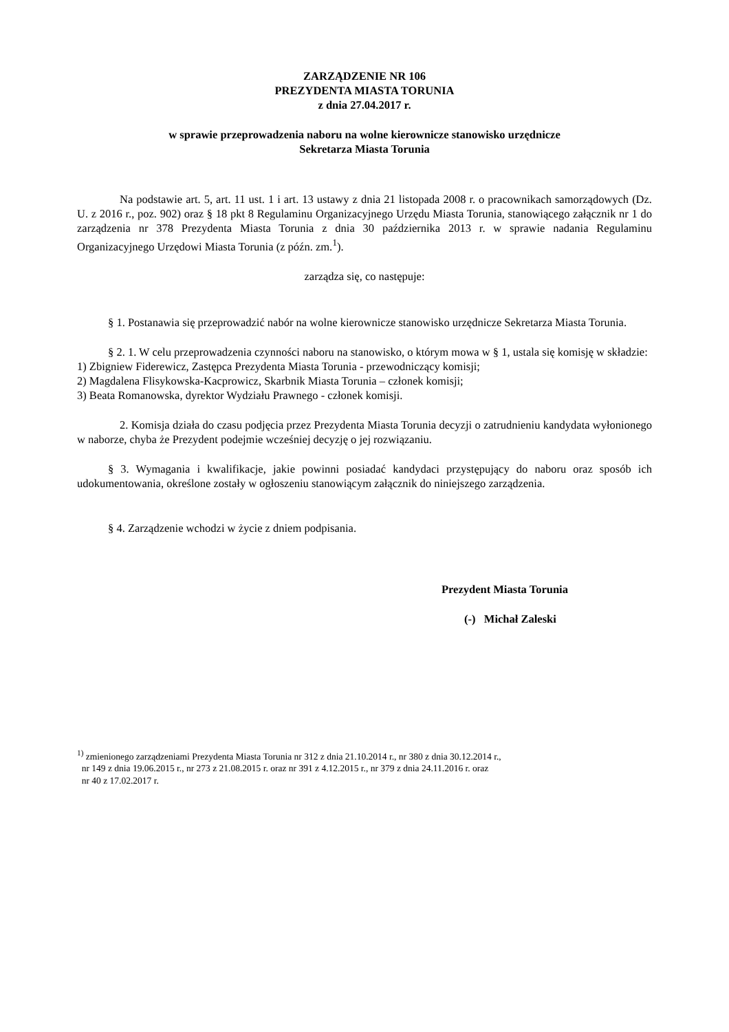ZARZĄDZENIE NR 106
PREZYDENTA MIASTA TORUNIA
z dnia 27.04.2017 r.
w sprawie przeprowadzenia naboru na wolne kierownicze stanowisko urzędnicze
Sekretarza Miasta Torunia
Na podstawie art. 5, art. 11 ust. 1 i art. 13 ustawy z dnia 21 listopada 2008 r. o pracownikach samorządowych (Dz. U. z 2016 r., poz. 902) oraz § 18 pkt 8 Regulaminu Organizacyjnego Urzędu Miasta Torunia, stanowiącego załącznik nr 1 do zarządzenia nr 378 Prezydenta Miasta Torunia z dnia 30 października 2013 r. w sprawie nadania Regulaminu Organizacyjnego Urzędowi Miasta Torunia (z późn. zm.<sup>1</sup>).
zarządza się, co następuje:
§ 1. Postanawia się przeprowadzić nabór na wolne kierownicze stanowisko urzędnicze Sekretarza Miasta Torunia.
§ 2. 1. W celu przeprowadzenia czynności naboru na stanowisko, o którym mowa w § 1, ustala się komisję w składzie:
1) Zbigniew Fiderewicz, Zastępca Prezydenta Miasta Torunia - przewodniczący komisji;
2) Magdalena Flisykowska-Kacprowicz, Skarbnik Miasta Torunia – członek komisji;
3) Beata Romanowska, dyrektor Wydziału Prawnego - członek komisji.
2. Komisja działa do czasu podjęcia przez Prezydenta Miasta Torunia decyzji o zatrudnieniu kandydata wyłonionego w naborze, chyba że Prezydent podejmie wcześniej decyzję o jej rozwiązaniu.
§ 3. Wymagania i kwalifikacje, jakie powinni posiadać kandydaci przystępujący do naboru oraz sposób ich udokumentowania, określone zostały w ogłoszeniu stanowiącym załącznik do niniejszego zarządzenia.
§ 4. Zarządzenie wchodzi w życie z dniem podpisania.
Prezydent Miasta Torunia
(-) Michał Zaleski
<sup>1)</sup> zmienionego zarządzeniami Prezydenta Miasta Torunia nr 312 z dnia 21.10.2014 r., nr 380 z dnia 30.12.2014 r.,
nr 149 z dnia 19.06.2015 r., nr 273 z 21.08.2015 r. oraz nr 391 z 4.12.2015 r., nr 379 z dnia 24.11.2016 r. oraz
nr 40 z 17.02.2017 r.